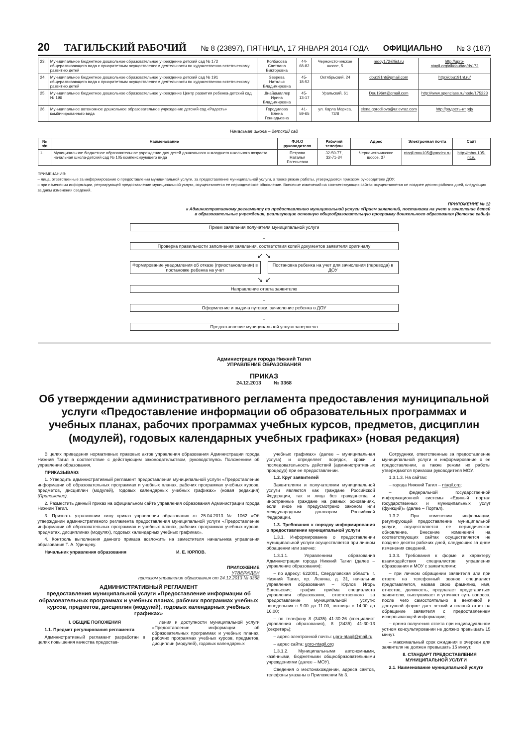20 ТАГИЛЬСКИЙ РАБОЧИЙ № 8 (23897), ПЯТНИЦА, 17 ЯНВАРЯ 2014 ГОДА ОФИЦИАЛЬНО № 3 (187)
| 23. | Муниципальное бюджетное дошкольное образовательное учреждение детский сад № 172 общеразвивающего вида с приоритетным осуществлением деятельности по художественно-эстетическому развитию детей | Колбасова Светлана Викторовна | 44-68-82 | Черноисточинское шоссе, 5 | mdoy172@list.ru | http://upro-ntagil.org/all/dou/tag/ds172 |
| 24. | Муниципальное бюджетное дошкольное образовательное учреждение детский сад № 191 общеразвивающего вида с приоритетным осуществлением деятельности по художественно-эстетическому развитию детей | Зверева Наталья Владимировна | 45-18-52 | Октябрьский, 24 | dou191nt@gmail.com | http://dou191nt.ru/ |
| 25. | Муниципальное бюджетное дошкольное образовательное учреждение Центр развития ребенка-детский сад № 196 | Шнайдмиллер Ирина Владимировна | 45-13-17 | Уральский, 61 | Dou196nt@gmail.com | http://www.openclass.ru/node/175223 |
| 26. | Муниципальное автономное дошкольное образовательное учреждение детский сад «Радость» комбинированного вида | Городилова Елена Геннадьевна | 41-59-65 | ул. Карла Маркса, 73/8 | elena.gorodilova@ur.evraz.com | http://радость-нт.рф/ |
Начальная школа – детский сад
| № п/п | Наименование | Ф.И.О руководителя | Рабочий телефон | Адрес | Электронная почта | Сайт |
| --- | --- | --- | --- | --- | --- | --- |
| 1. | Муниципальное бюджетное образовательное учреждение для детей дошкольного и младшего школьного возраста начальная школа-детский сад № 105 компенсирующего вида | Петрова Наталья Евгеньевна | 32-50-77, 32-71-34 | Черноисточинское шоссе, 37 | ntagil.mou105@yandex.ru | http://mbou105-nt.ru |
ПРИМЕЧАНИЯ:
– лица, ответственные за информирование о предоставлении муниципальной услуги, за предоставление муниципальной услуги, а также режим работы, утверждаются приказом руководителя ДОУ;
– при изменении информации, регулирующей предоставление муниципальной услуги, осуществляется ее периодическое обновление. Внесение изменений на соответствующих сайтах осуществляется не позднее десяти рабочих дней, следующих за днем изменения сведений.
ПРИЛОЖЕНИЕ № 12
к Административному регламенту по предоставлению муниципальной услуги «Прием заявлений, постановка на учет и зачисление детей
в образовательные учреждения, реализующие основную общеобразовательную программу дошкольного образования (детские сады)»
Прием заявления получателя муниципальной услуги
↓
Проверка правильности заполнения заявления, соответствия копий документов заявителя оригиналу
↙ ↘
Формирование уведомления об отказе (приостановлении) в постановке ребенка на учет
Постановка ребенка на учет для зачисления (перевода) в ДОУ
↘ ↙
Направление ответа заявителю
↓
Оформление и выдача путевки, зачисление ребенка в ДОУ
↓
Предоставление муниципальной услуги завершено
Администрация города Нижний Тагил
УПРАВЛЕНИЕ ОБРАЗОВАНИЯ
ПРИКАЗ
24.12.2013 № 3368
Об утверждении административного регламента предоставления муниципальной услуги «Предоставление информации об образовательных программах и учебных планах, рабочих программах учебных курсов, предметов, дисциплин (модулей), годовых календарных учебных графиках» (новая редакция)
В целях приведения нормативных правовых актов управления образования Администрации города Нижний Тагил в соответствие с действующим законодательством, руководствуясь Положением об управлении образования,
ПРИКАЗЫВАЮ:
1. Утвердить административный регламент предоставления муниципальной услуги «Предоставление информации об образовательных программах и учебных планах, рабочих программах учебных курсов, предметов, дисциплин (модулей), годовых календарных учебных графиках» (новая редакция) (Приложение).
2. Разместить данный приказ на официальном сайте управления образования Администрации города Нижний Тагил.
3. Признать утратившим силу приказ управления образования от 25.04.2013 № 1062 «Об утверждении административного регламента предоставления муниципальной услуги «Предоставление информации об образовательных программах и учебных планах, рабочих программах учебных курсов, предметах, дисциплинах (модулях), годовых календарных учебных графиках».
4. Контроль выполнения данного приказа возложить на заместителя начальника управления образования Т. А. Удинцеву.
Начальник управления образования И. Е. ЮРЛОВ.
ПРИЛОЖЕНИЕ
УТВЕРЖДЕН
приказом управления образования от 24.12.2013 № 3368
АДМИНИСТРАТИВНЫЙ РЕГЛАМЕНТ
предоставления муниципальной услуги «Предоставление информации об образовательных программах и учебных планах, рабочих программах учебных курсов, предметов, дисциплин (модулей), годовых календарных учебных графиках»
I. ОБЩИЕ ПОЛОЖЕНИЯ
1.1. Предмет регулирования регламента
Административный регламент разработан в целях повышения качества предостав-
ления и доступности муниципальной услуги «Предоставление информации об образовательных программах и учебных планах, рабочих программах учебных курсов, предметов, дисциплин (модулей), годовых календарных
учебных графиках» (далее – муниципальная услуга) и определяет порядок, сроки и последовательность действий (административных процедур) при ее предоставлении.
1.2. Круг заявителей
Заявителями и получателями муниципальной услуги являются как граждане Российской Федерации, так и лица без гражданства и иностранные граждане на равных основаниях, если иное не предусмотрено законом или международным договором Российской Федерации.
1.3. Требования к порядку информирования о предоставлении муниципальной услуги
1.3.1. Информирование о предоставлении муниципальной услуги осуществляется при личном обращении или заочно:
1.3.1.1. Управлением образования Администрации города Нижний Тагил (далее – управление образования):
– по адресу: 622001, Свердловская область, г. Нижний Тагил, пр. Ленина, д. 31, начальник управления образования – Юрлов Игорь Евгеньевич; график приёма специалиста управления образования, ответственного за предоставление муниципальной услуги: понедельник с 9.00 до 11.00, пятница с 14.00 до 16.00;
– по телефону 8 (3435) 41-30-26 (специалист управления образования), 8 (3435) 41-30-13 (секретарь);
– адрес электронной почты: upro-ntagil@mail.ru;
– адрес сайта: upro-ntagil.org
1.3.1.2. Муниципальными автономными, казёнными, бюджетными общеобразовательными учреждениями (далее – МОУ).
Сведения о местонахождении, адреса сайтов, телефоны указаны в Приложении № 3.
Сотрудники, ответственные за предоставление муниципальной услуги и информирование о ее предоставлении, а также режим их работы утверждаются приказом руководителя МОУ.
1.3.1.3. На сайтах:
– города Нижний Тагил – ntagil.org;
– федеральной государственной информационной системы «Единый портал государственных и муниципальных услуг (функций)» (далее – Портал).
1.3.2. При изменении информации, регулирующей предоставление муниципальной услуги, осуществляется ее периодическое обновление. Внесение изменений на соответствующих сайтах осуществляется не позднее десяти рабочих дней, следующих за днем изменения сведений.
1.3.3. Требования к форме и характеру взаимодействия специалистов управления образования и МОУ с заявителями:
– при личном обращении заявителя или при ответе на телефонный звонок специалист представляется, назвав свою фамилию, имя, отчество, должность, предлагает представиться заявителю, выслушивает и уточняет суть вопроса, после чего самостоятельно в вежливой и доступной форме дает четкий и полный ответ на обращение заявителя с предоставлением исчерпывающей информации;
– время получения ответа при индивидуальном устном консультировании не должно превышать 15 минут.
– максимальный срок ожидания в очереди для заявителя не должен превышать 15 минут.
II. СТАНДАРТ ПРЕДОСТАВЛЕНИЯ МУНИЦИПАЛЬНОЙ УСЛУГИ
2.1. Наименование муниципальной услуги